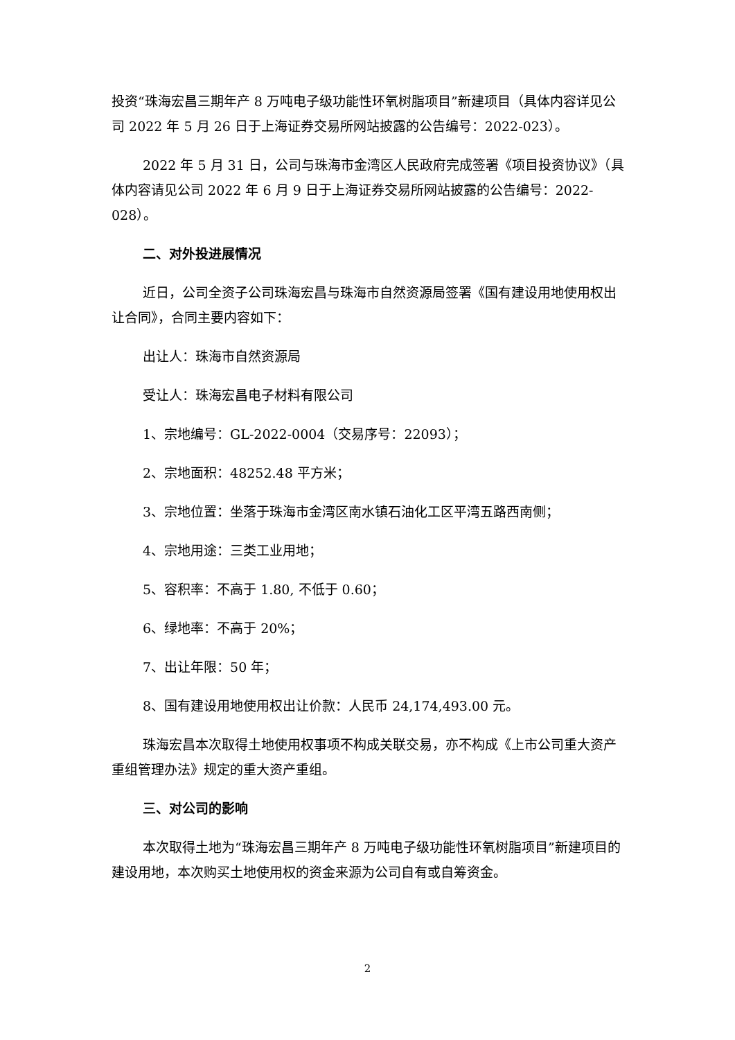投资“珠海宏昌三期年产 8 万吨电子级功能性环氧树脂项目”新建项目（具体内容详见公司 2022 年 5 月 26 日于上海证券交易所网站披露的公告编号：2022-023）。
2022 年 5 月 31 日，公司与珠海市金湾区人民政府完成签署《项目投资协议》（具体内容请见公司 2022 年 6 月 9 日于上海证券交易所网站披露的公告编号：2022-028）。
二、对外投进展情况
近日，公司全资子公司珠海宏昌与珠海市自然资源局签署《国有建设用地使用权出让合同》，合同主要内容如下：
出让人：珠海市自然资源局
受让人：珠海宏昌电子材料有限公司
1、宗地编号：GL-2022-0004（交易序号：22093）；
2、宗地面积：48252.48 平方米；
3、宗地位置：坐落于珠海市金湾区南水镇石油化工区平湾五路西南侧；
4、宗地用途：三类工业用地；
5、容积率：不高于 1.80, 不低于 0.60；
6、绿地率：不高于 20%；
7、出让年限：50 年；
8、国有建设用地使用权出让价款：人民币 24,174,493.00 元。
珠海宏昌本次取得土地使用权事项不构成关联交易，亦不构成《上市公司重大资产重组管理办法》规定的重大资产重组。
三、对公司的影响
本次取得土地为“珠海宏昌三期年产 8 万吨电子级功能性环氧树脂项目”新建项目的建设用地，本次购买土地使用权的资金来源为公司自有或自筹资金。
2